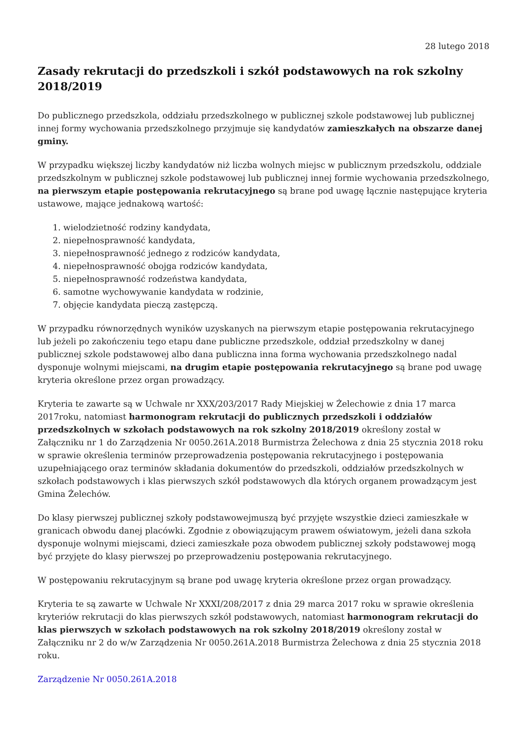28 lutego 2018
Zasady rekrutacji do przedszkoli i szkół podstawowych na rok szkolny 2018/2019
Do publicznego przedszkola, oddziału przedszkolnego w publicznej szkole podstawowej lub publicznej innej formy wychowania przedszkolnego przyjmuje się kandydatów zamieszkałych na obszarze danej gminy.
W przypadku większej liczby kandydatów niż liczba wolnych miejsc w publicznym przedszkolu, oddziale przedszkolnym w publicznej szkole podstawowej lub publicznej innej formie wychowania przedszkolnego, na pierwszym etapie postępowania rekrutacyjnego są brane pod uwagę łącznie następujące kryteria ustawowe, mające jednakową wartość:
1. wielodzietność rodziny kandydata,
2. niepełnosprawność kandydata,
3. niepełnosprawność jednego z rodziców kandydata,
4. niepełnosprawność obojga rodziców kandydata,
5. niepełnosprawność rodzeństwa kandydata,
6. samotne wychowywanie kandydata w rodzinie,
7. objęcie kandydata pieczą zastępczą.
W przypadku równorzędnych wyników uzyskanych na pierwszym etapie postępowania rekrutacyjnego lub jeżeli po zakończeniu tego etapu dane publiczne przedszkole, oddział przedszkolny w danej publicznej szkole podstawowej albo dana publiczna inna forma wychowania przedszkolnego nadal dysponuje wolnymi miejscami, na drugim etapie postępowania rekrutacyjnego są brane pod uwagę kryteria określone przez organ prowadzący.
Kryteria te zawarte są w Uchwale nr XXX/203/2017 Rady Miejskiej w Żelechowie z dnia 17 marca 2017roku, natomiast harmonogram rekrutacji do publicznych przedszkoli i oddziałów przedszkolnych w szkołach podstawowych na rok szkolny 2018/2019 określony został w Załączniku nr 1 do Zarządzenia Nr 0050.261A.2018 Burmistrza Żelechowa z dnia 25 stycznia 2018 roku w sprawie określenia terminów przeprowadzenia postępowania rekrutacyjnego i postępowania uzupełniającego oraz terminów składania dokumentów do przedszkoli, oddziałów przedszkolnych w szkołach podstawowych i klas pierwszych szkół podstawowych dla których organem prowadzącym jest Gmina Żelechów.
Do klasy pierwszej publicznej szkoły podstawowejmuszą być przyjęte wszystkie dzieci zamieszkałe w granicach obwodu danej placówki. Zgodnie z obowiązującym prawem oświatowym, jeżeli dana szkoła dysponuje wolnymi miejscami, dzieci zamieszkałe poza obwodem publicznej szkoły podstawowej mogą być przyjęte do klasy pierwszej po przeprowadzeniu postępowania rekrutacyjnego.
W postępowaniu rekrutacyjnym są brane pod uwagę kryteria określone przez organ prowadzący.
Kryteria te są zawarte w Uchwale Nr XXXI/208/2017 z dnia 29 marca 2017 roku w sprawie określenia kryteriów rekrutacji do klas pierwszych szkół podstawowych, natomiast harmonogram rekrutacji do klas pierwszych w szkołach podstawowych na rok szkolny 2018/2019 określony został w Załączniku nr 2 do w/w Zarządzenia Nr 0050.261A.2018 Burmistrza Żelechowa z dnia 25 stycznia 2018 roku.
Zarządzenie Nr 0050.261A.2018